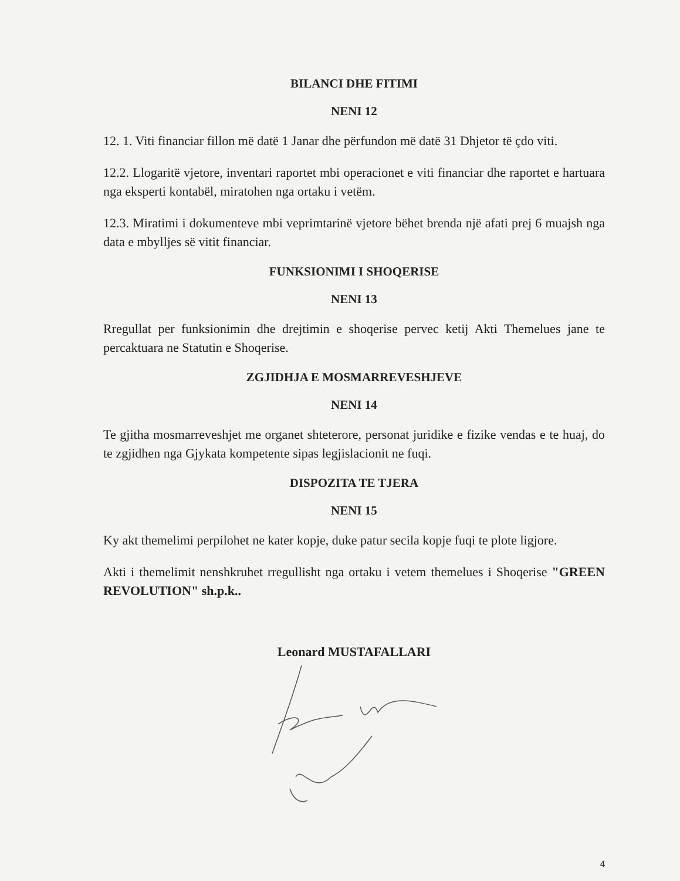BILANCI DHE FITIMI
NENI 12
12. 1. Viti financiar fillon më datë 1 Janar dhe përfundon më datë 31 Dhjetor të çdo viti.
12.2. Llogaritë vjetore, inventari raportet mbi operacionet e viti financiar dhe raportet e hartuara nga eksperti kontabël, miratohen nga ortaku i vetëm.
12.3. Miratimi i dokumenteve mbi veprimtarinë vjetore bëhet brenda një afati prej 6 muajsh nga data e mbylljes së vitit financiar.
FUNKSIONIMI I SHOQERISE
NENI 13
Rregullat per funksionimin dhe drejtimin e shoqerise pervec ketij Akti Themelues jane te percaktuara ne Statutin e Shoqerise.
ZGJIDHJA E MOSMARREVESHJEVE
NENI 14
Te gjitha mosmarreveshjet me organet shteterore, personat juridike e fizike vendas e te huaj, do te zgjidhen nga Gjykata kompetente sipas legjislacionit ne fuqi.
DISPOZITA TE TJERA
NENI 15
Ky akt themelimi perpilohet ne kater kopje, duke patur secila kopje fuqi te plote ligjore.
Akti i themelimit nenshkruhet rregullisht nga ortaku i vetem themelues i Shoqerise "GREEN REVOLUTION" sh.p.k..
Leonard MUSTAFALLARI
4